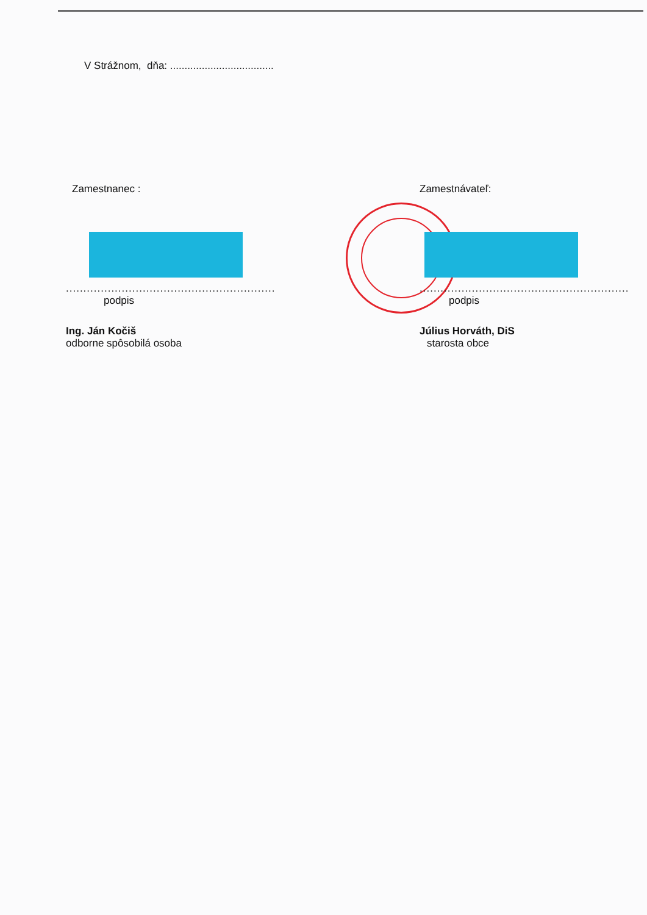V Strážnom, dňa: ....................................
Zamestnanec :
............................................................
podpis
Ing. Ján Kočiš
odborne spôsobilá osoba
Zamestnávateľ:
............................................................
podpis
Július Horváth, DiS
starosta obce